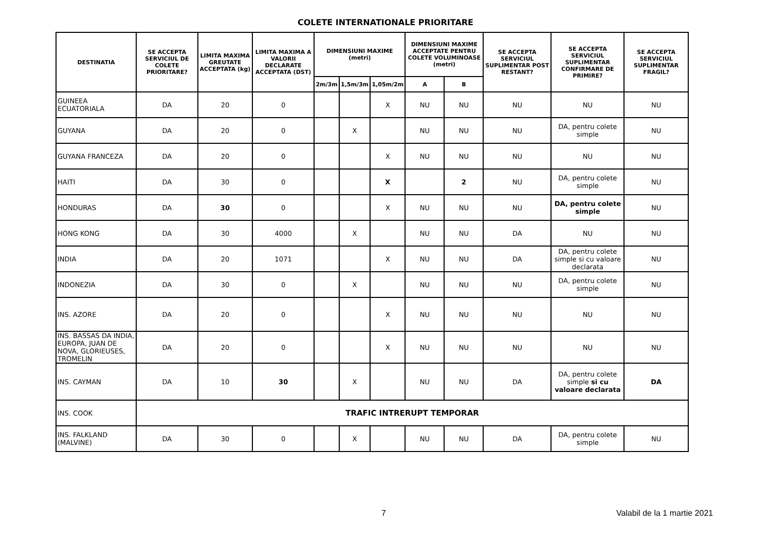COLETE INTERNATIONALE PRIORITARE
| DESTINATIA | SE ACCEPTA SERVICIUL DE COLETE PRIORITARE? | LIMITA MAXIMA GREUTATE ACCEPTATA (kg) | LIMITA MAXIMA A VALORII DECLARATE ACCEPTATA (DST) | DIMENSIUNI MAXIME (metri) | | | DIMENSIUNI MAXIME ACCEPTATE PENTRU COLETE VOLUMINOASE (metri) | | SE ACCEPTA SERVICIUL SUPLIMENTAR POST RESTANT? | SE ACCEPTA SERVICIUL SUPLIMENTAR CONFIRMARE DE PRIMIRE? | SE ACCEPTA SERVICIUL SUPLIMENTAR FRAGIL? |
| --- | --- | --- | --- | --- | --- | --- | --- | --- | --- | --- | --- |
| | | | | 2m/3m | 1,5m/3m | 1,05m/2m | A | B | | | |
| GUINEEA ECUATORIALA | DA | 20 | 0 | | | X | NU | NU | NU | NU | NU |
| GUYANA | DA | 20 | 0 | | X | | NU | NU | NU | DA, pentru colete simple | NU |
| GUYANA FRANCEZA | DA | 20 | 0 | | | X | NU | NU | NU | NU | NU |
| HAITI | DA | 30 | 0 | | | X | | 2 | NU | DA, pentru colete simple | NU |
| HONDURAS | DA | 30 | 0 | | | X | NU | NU | NU | DA, pentru colete simple | NU |
| HONG KONG | DA | 30 | 4000 | | X | | NU | NU | DA | NU | NU |
| INDIA | DA | 20 | 1071 | | | X | NU | NU | DA | DA, pentru colete simple si cu valoare declarata | NU |
| INDONEZIA | DA | 30 | 0 | | X | | NU | NU | NU | DA, pentru colete simple | NU |
| INS. AZORE | DA | 20 | 0 | | | X | NU | NU | NU | NU | NU |
| INS. BASSAS DA INDIA, EUROPA, JUAN DE NOVA, GLORIEUSES, TROMELIN | DA | 20 | 0 | | | X | NU | NU | NU | NU | NU |
| INS. CAYMAN | DA | 10 | 30 | | X | | NU | NU | DA | DA, pentru colete simple si cu valoare declarata | DA |
| INS. COOK | TRAFIC INTRERUPT TEMPORAR | | | | | | | | | | |
| INS. FALKLAND (MALVINE) | DA | 30 | 0 | | X | | NU | NU | DA | DA, pentru colete simple | NU |
7 Valabil de la 1 martie 2021